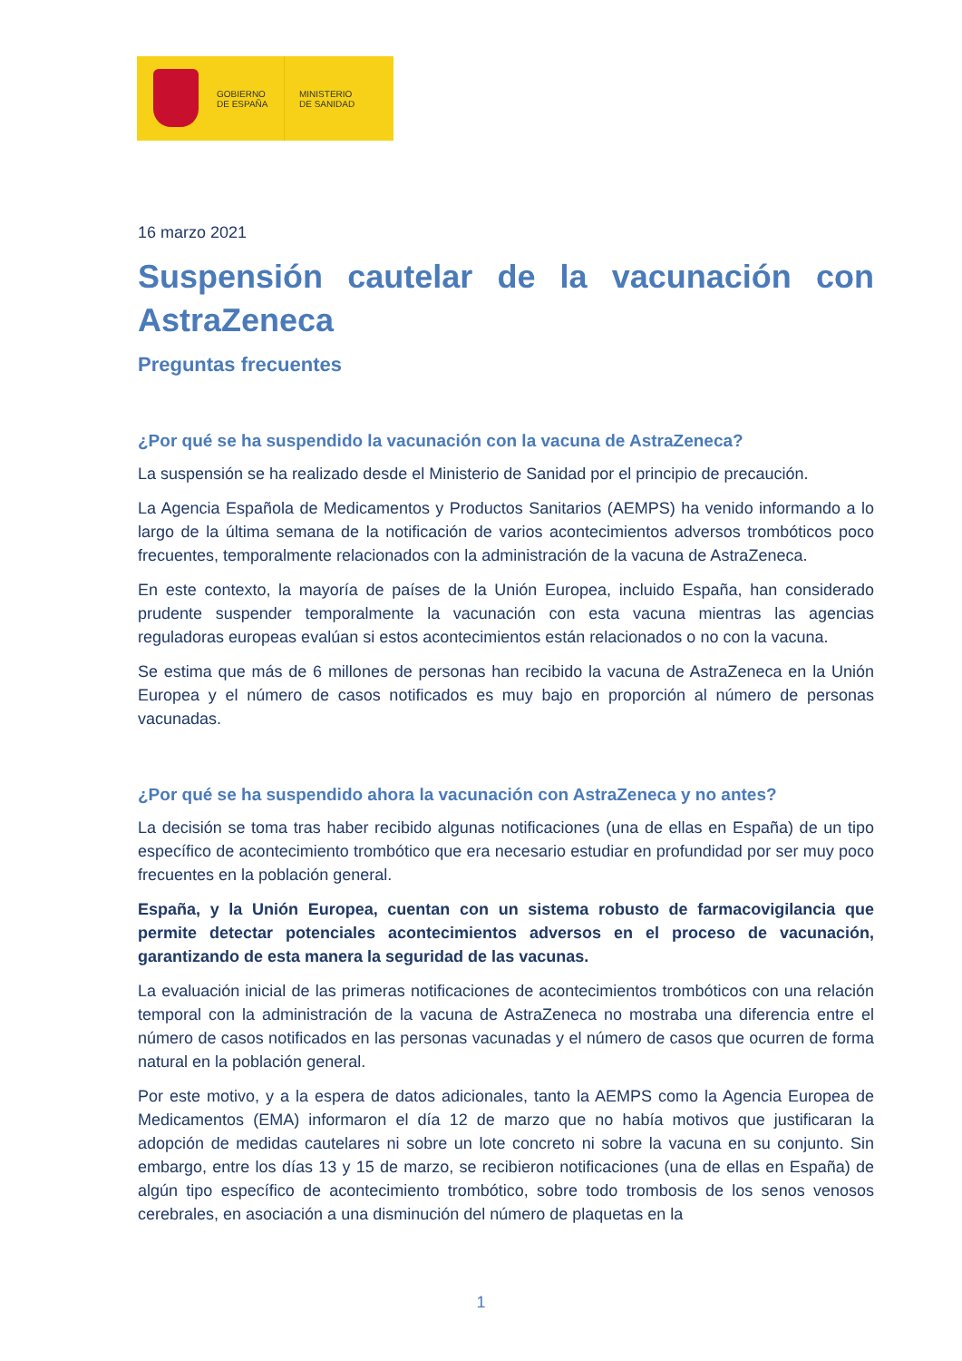GOBIERNO
DE ESPAÑA
MINISTERIO
DE SANIDAD
16 marzo 2021
Suspensión cautelar de la vacunación con AstraZeneca
Preguntas frecuentes
¿Por qué se ha suspendido la vacunación con la vacuna de AstraZeneca?
La suspensión se ha realizado desde el Ministerio de Sanidad por el principio de precaución.
La Agencia Española de Medicamentos y Productos Sanitarios (AEMPS) ha venido informando a lo largo de la última semana de la notificación de varios acontecimientos adversos trombóticos poco frecuentes, temporalmente relacionados con la administración de la vacuna de AstraZeneca.
En este contexto, la mayoría de países de la Unión Europea, incluido España, han considerado prudente suspender temporalmente la vacunación con esta vacuna mientras las agencias reguladoras europeas evalúan si estos acontecimientos están relacionados o no con la vacuna.
Se estima que más de 6 millones de personas han recibido la vacuna de AstraZeneca en la Unión Europea y el número de casos notificados es muy bajo en proporción al número de personas vacunadas.
¿Por qué se ha suspendido ahora la vacunación con AstraZeneca y no antes?
La decisión se toma tras haber recibido algunas notificaciones (una de ellas en España) de un tipo específico de acontecimiento trombótico que era necesario estudiar en profundidad por ser muy poco frecuentes en la población general.
España, y la Unión Europea, cuentan con un sistema robusto de farmacovigilancia que permite detectar potenciales acontecimientos adversos en el proceso de vacunación, garantizando de esta manera la seguridad de las vacunas.
La evaluación inicial de las primeras notificaciones de acontecimientos trombóticos con una relación temporal con la administración de la vacuna de AstraZeneca no mostraba una diferencia entre el número de casos notificados en las personas vacunadas y el número de casos que ocurren de forma natural en la población general.
Por este motivo, y a la espera de datos adicionales, tanto la AEMPS como la Agencia Europea de Medicamentos (EMA) informaron el día 12 de marzo que no había motivos que justificaran la adopción de medidas cautelares ni sobre un lote concreto ni sobre la vacuna en su conjunto. Sin embargo, entre los días 13 y 15 de marzo, se recibieron notificaciones (una de ellas en España) de algún tipo específico de acontecimiento trombótico, sobre todo trombosis de los senos venosos cerebrales, en asociación a una disminución del número de plaquetas en la
1